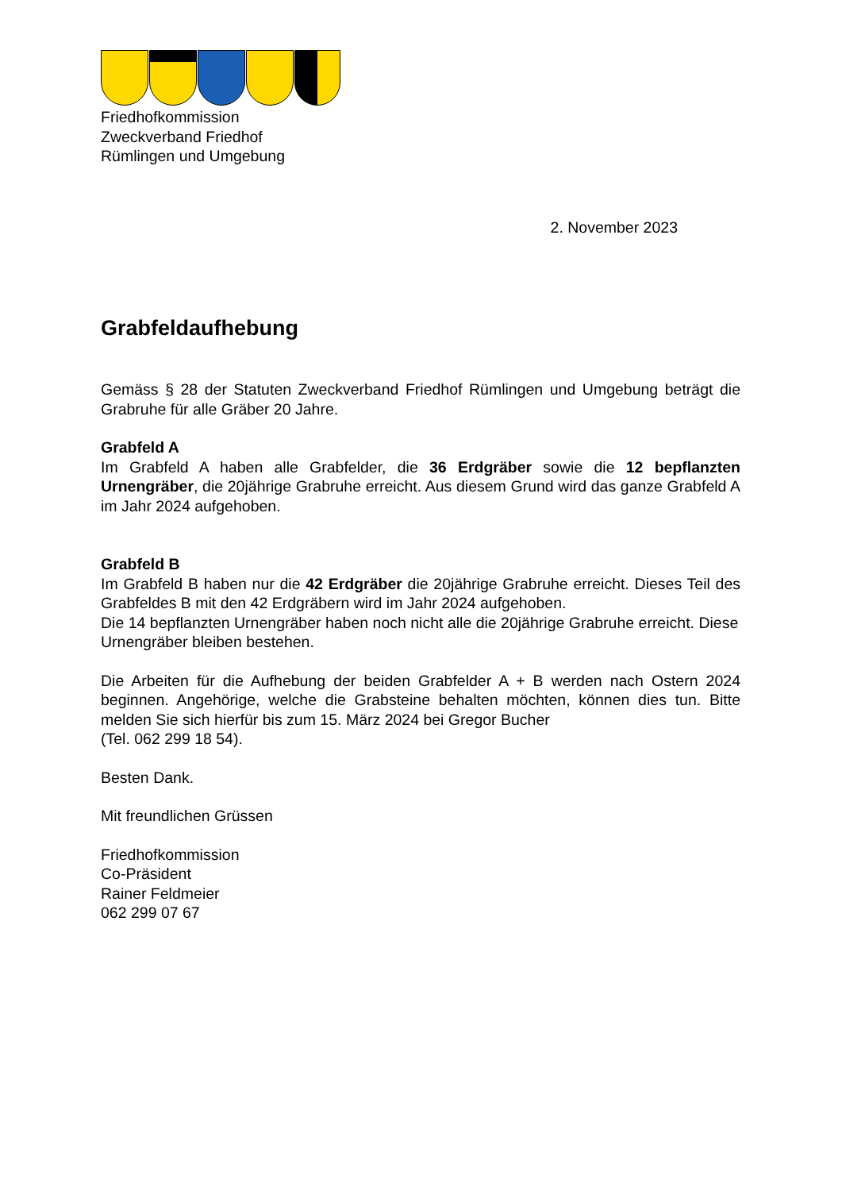Friedhofkommission
Zweckverband Friedhof
Rümlingen und Umgebung
2. November 2023
Grabfeldaufhebung
Gemäss § 28 der Statuten Zweckverband Friedhof Rümlingen und Umgebung beträgt die Grabruhe für alle Gräber 20 Jahre.
Grabfeld A
Im Grabfeld A haben alle Grabfelder, die 36 Erdgräber sowie die 12 bepflanzten Urnengräber, die 20jährige Grabruhe erreicht. Aus diesem Grund wird das ganze Grabfeld A im Jahr 2024 aufgehoben.
Grabfeld B
Im Grabfeld B haben nur die 42 Erdgräber die 20jährige Grabruhe erreicht. Dieses Teil des Grabfeldes B mit den 42 Erdgräbern wird im Jahr 2024 aufgehoben.
Die 14 bepflanzten Urnengräber haben noch nicht alle die 20jährige Grabruhe erreicht. Diese Urnengräber bleiben bestehen.
Die Arbeiten für die Aufhebung der beiden Grabfelder A + B werden nach Ostern 2024 beginnen. Angehörige, welche die Grabsteine behalten möchten, können dies tun. Bitte melden Sie sich hierfür bis zum 15. März 2024 bei Gregor Bucher
(Tel. 062 299 18 54).
Besten Dank.
Mit freundlichen Grüssen
Friedhofkommission
Co-Präsident
Rainer Feldmeier
062 299 07 67